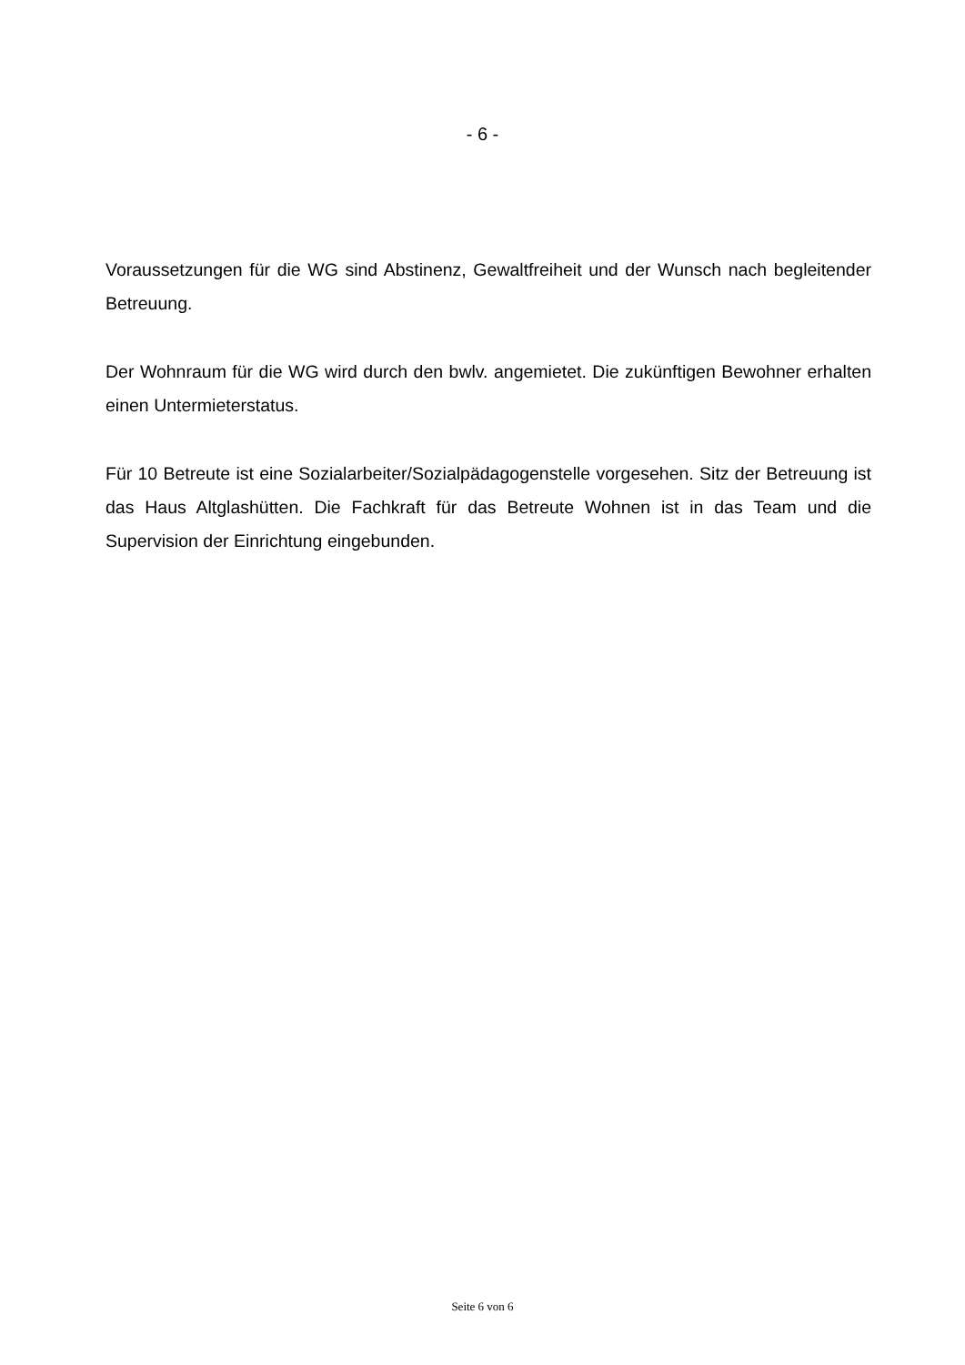- 6 -
Voraussetzungen für die WG sind Abstinenz, Gewaltfreiheit und der Wunsch nach begleitender Betreuung.
Der Wohnraum für die WG wird durch den bwlv. angemietet. Die zukünftigen Bewohner erhalten einen Untermieterstatus.
Für 10 Betreute ist eine Sozialarbeiter/Sozialpädagogenstelle vorgesehen. Sitz der Betreuung ist das Haus Altglashütten. Die Fachkraft für das Betreute Wohnen ist in das Team und die Supervision der Einrichtung eingebunden.
Seite 6 von 6